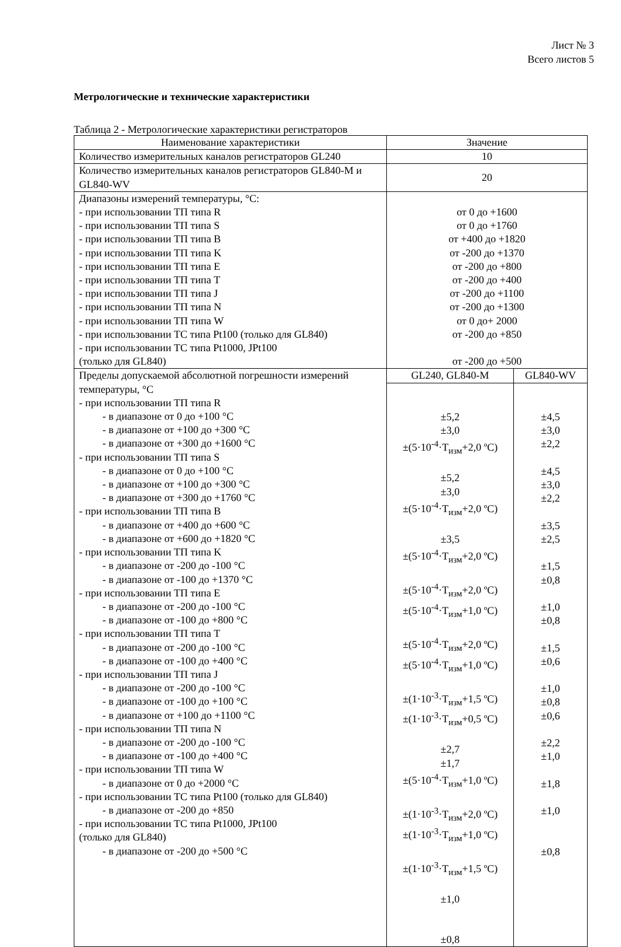Лист № 3
Всего листов 5
Метрологические и технические характеристики
Таблица 2 - Метрологические характеристики регистраторов
| Наименование характеристики | Значение | |
| Количество измерительных каналов регистраторов GL240 | 10 | |
| Количество измерительных каналов регистраторов GL840-M и GL840-WV | 20 | |
| Диапазоны измерений температуры, °C: - при использовании ТП типа R - при использовании ТП типа S - при использовании ТП типа B - при использовании ТП типа K - при использовании ТП типа E - при использовании ТП типа T - при использовании ТП типа J - при использовании ТП типа N - при использовании ТП типа W - при использовании ТС типа Pt100 (только для GL840) - при использовании ТС типа Pt1000, JPt100 (только для GL840) | от 0 до +1600 от 0 до +1760 от +400 до +1820 от -200 до +1370 от -200 до +800 от -200 до +400 от -200 до +1100 от -200 до +1300 от 0 до+ 2000 от -200 до +850 от -200 до +500 | |
| Пределы допускаемой абсолютной погрешности измерений температуры, °C - при использовании ТП типа R - в диапазоне от 0 до +100 °C - в диапазоне от +100 до +300 °C - в диапазоне от +300 до +1600 °C - при использовании ТП типа S - в диапазоне от 0 до +100 °C - в диапазоне от +100 до +300 °C - в диапазоне от +300 до +1760 °C - при использовании ТП типа B - в диапазоне от +400 до +600 °C - в диапазоне от +600 до +1820 °C - при использовании ТП типа K - в диапазоне от -200 до -100 °C - в диапазоне от -100 до +1370 °C - при использовании ТП типа E - в диапазоне от -200 до -100 °C - в диапазоне от -100 до +800 °C - при использовании ТП типа T - в диапазоне от -200 до -100 °C - в диапазоне от -100 до +400 °C - при использовании ТП типа J - в диапазоне от -200 до -100 °C - в диапазоне от -100 до +100 °C - в диапазоне от +100 до +1100 °C - при использовании ТП типа N - в диапазоне от -200 до -100 °C - в диапазоне от -100 до +400 °C - при использовании ТП типа W - в диапазоне от 0 до +2000 °C - при использовании ТС типа Pt100 (только для GL840) - в диапазоне от -200 до +850 - при использовании ТС типа Pt1000, JPt100 (только для GL840) - в диапазоне от -200 до +500 °C | GL240, GL840-M | GL840-WV |
| | ±5,2 ±3,0 ±(5·10<sup>-4</sup>·T<sub>изм</sub>+2,0 ºC) ±5,2 ±3,0 ±(5·10<sup>-4</sup>·T<sub>изм</sub>+2,0 ºC) ±3,5 ±(5·10<sup>-4</sup>·T<sub>изм</sub>+2,0 ºC) ±(5·10<sup>-4</sup>·T<sub>изм</sub>+2,0 ºC) ±(5·10<sup>-4</sup>·T<sub>изм</sub>+1,0 ºC) ±(5·10<sup>-4</sup>·T<sub>изм</sub>+2,0 ºC) ±(5·10<sup>-4</sup>·T<sub>изм</sub>+1,0 ºC) ±(1·10<sup>-3</sup>·T<sub>изм</sub>+1,5 ºC) ±(1·10<sup>-3</sup>·T<sub>изм</sub>+0,5 ºC) ±2,7 ±1,7 ±(5·10<sup>-4</sup>·T<sub>изм</sub>+1,0 ºC) ±(1·10<sup>-3</sup>·T<sub>изм</sub>+2,0 ºC) ±(1·10<sup>-3</sup>·T<sub>изм</sub>+1,0 ºC) ±(1·10<sup>-3</sup>·T<sub>изм</sub>+1,5 ºC) ±1,0 ±0,8 | ±4,5 ±3,0 ±2,2 ±4,5 ±3,0 ±2,2 ±3,5 ±2,5 ±1,5 ±0,8 ±1,0 ±0,8 ±1,5 ±0,6 ±1,0 ±0,8 ±0,6 ±2,2 ±1,0 ±1,8 ±1,0 ±0,8 |